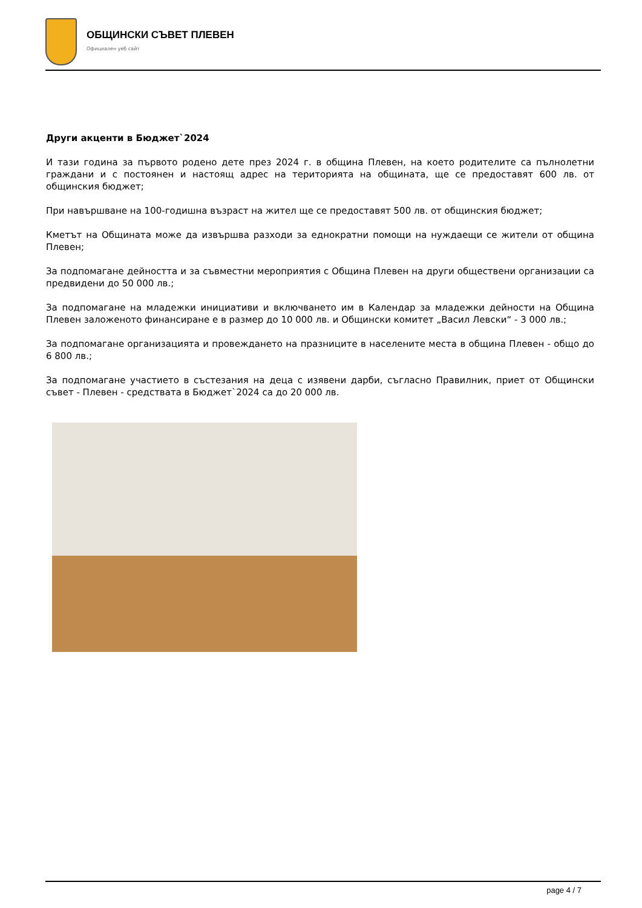ОБЩИНСКИ СЪВЕТ ПЛЕВЕН
Официален уеб сайт
Други акценти в Бюджет`2024
И тази година за първото родено дете през 2024 г. в община Плевен, на което родителите са пълнолетни граждани и с постоянен и настоящ адрес на територията на общината, ще се предоставят 600 лв. от общинския бюджет;
При навършване на 100-годишна възраст на жител ще се предоставят 500 лв. от общинския бюджет;
Кметът на Общината може да извършва разходи за еднократни помощи на нуждаещи се жители от община Плевен;
За подпомагане дейността и за съвместни мероприятия с Община Плевен на други обществени организации са предвидени до 50 000 лв.;
За подпомагане на младежки инициативи и включването им в Календар за младежки дейности на Община Плевен заложеното финансиране е в размер до 10 000 лв. и Общински комитет „Васил Левски“ - 3 000 лв.;
За подпомагане организацията и провеждането на празниците в населените места в община Плевен - общо до 6 800 лв.;
За подпомагане участието в състезания на деца с изявени дарби, съгласно Правилник, приет от Общински съвет - Плевен - средствата в Бюджет`2024 са до 20 000 лв.
page 4 / 7